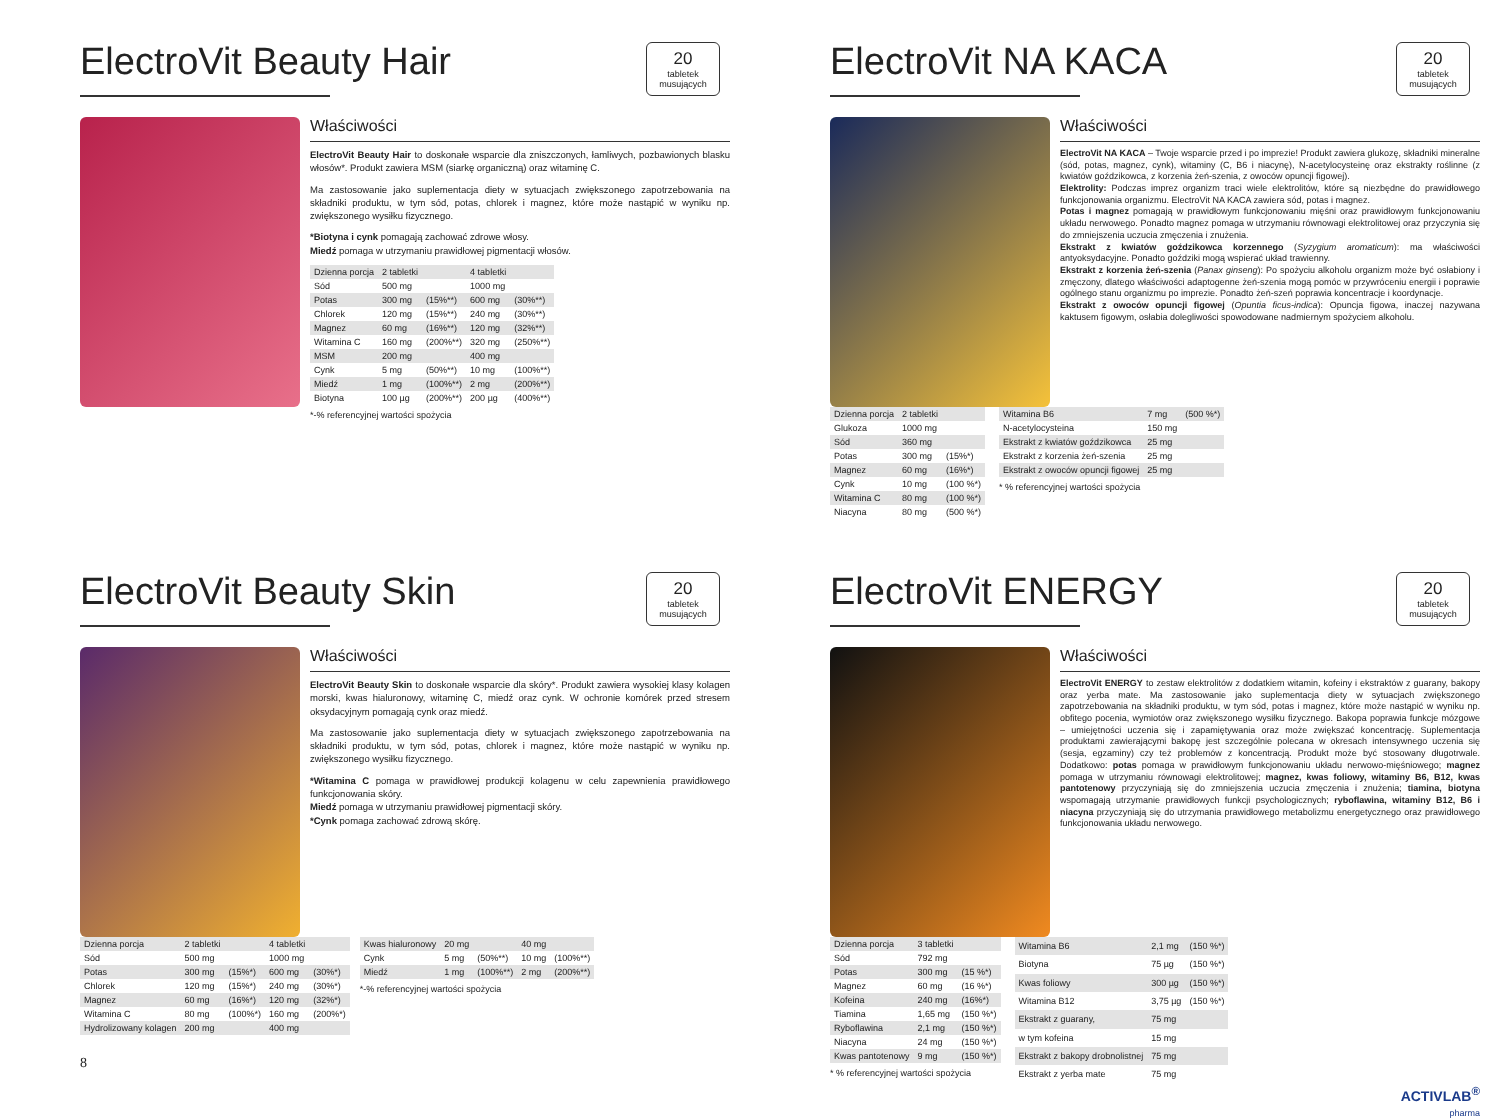ElectroVit Beauty Hair
20
tabletek musujących
Właściwości
ElectroVit Beauty Hair to doskonałe wsparcie dla zniszczonych, łamliwych, pozbawionych blasku włosów*. Produkt zawiera MSM (siarkę organiczną) oraz witaminę C.
Ma zastosowanie jako suplementacja diety w sytuacjach zwiększonego zapotrzebowania na składniki produktu, w tym sód, potas, chlorek i magnez, które może nastąpić w wyniku np. zwiększonego wysiłku fizycznego.
*Biotyna i cynk pomagają zachować zdrowe włosy.
Miedź pomaga w utrzymaniu prawidłowej pigmentacji włosów.
| Dzienna porcja | 2 tabletki | | 4 tabletki | |
| Sód | 500 mg | | 1000 mg | |
| Potas | 300 mg | (15%**) | 600 mg | (30%**) |
| Chlorek | 120 mg | (15%**) | 240 mg | (30%**) |
| Magnez | 60 mg | (16%**) | 120 mg | (32%**) |
| Witamina C | 160 mg | (200%**) | 320 mg | (250%**) |
| MSM | 200 mg | | 400 mg | |
| Cynk | 5 mg | (50%**) | 10 mg | (100%**) |
| Miedź | 1 mg | (100%**) | 2 mg | (200%**) |
| Biotyna | 100 µg | (200%**) | 200 µg | (400%**) |
*-% referencyjnej wartości spożycia
ElectroVit NA KACA
20
tabletek musujących
Właściwości
ElectroVit NA KACA – Twoje wsparcie przed i po imprezie! Produkt zawiera glukozę, składniki mineralne (sód, potas, magnez, cynk), witaminy (C, B6 i niacynę), N-acetylocysteinę oraz ekstrakty roślinne (z kwiatów goździkowca, z korzenia żeń-szenia, z owoców opuncji figowej).
Elektrolity: Podczas imprez organizm traci wiele elektrolitów, które są niezbędne do prawidłowego funkcjonowania organizmu. ElectroVit NA KACA zawiera sód, potas i magnez.
Potas i magnez pomagają w prawidłowym funkcjonowaniu mięśni oraz prawidłowym funkcjonowaniu układu nerwowego. Ponadto magnez pomaga w utrzymaniu równowagi elektrolitowej oraz przyczynia się do zmniejszenia uczucia zmęczenia i znużenia.
Ekstrakt z kwiatów goździkowca korzennego (Syzygium aromaticum): ma właściwości antyoksydacyjne. Ponadto goździki mogą wspierać układ trawienny.
Ekstrakt z korzenia żeń-szenia (Panax ginseng): Po spożyciu alkoholu organizm może być osłabiony i zmęczony, dlatego właściwości adaptogenne żeń-szenia mogą pomóc w przywróceniu energii i poprawie ogólnego stanu organizmu po imprezie. Ponadto żeń-szeń poprawia koncentracje i koordynacje.
Ekstrakt z owoców opuncji figowej (Opuntia ficus-indica): Opuncja figowa, inaczej nazywana kaktusem figowym, osłabia dolegliwości spowodowane nadmiernym spożyciem alkoholu.
| Dzienna porcja | 2 tabletki | |
| Glukoza | 1000 mg | |
| Sód | 360 mg | |
| Potas | 300 mg | (15%*) |
| Magnez | 60 mg | (16%*) |
| Cynk | 10 mg | (100 %*) |
| Witamina C | 80 mg | (100 %*) |
| Niacyna | 80 mg | (500 %*) |
| Witamina B6 | 7 mg | (500 %*) |
| N-acetylocysteina | 150 mg | |
| Ekstrakt z kwiatów goździkowca | 25 mg | |
| Ekstrakt z korzenia żeń-szenia | 25 mg | |
| Ekstrakt z owoców opuncji figowej | 25 mg | |
* % referencyjnej wartości spożycia
ElectroVit Beauty Skin
20
tabletek musujących
Właściwości
ElectroVit Beauty Skin to doskonałe wsparcie dla skóry*. Produkt zawiera wysokiej klasy kolagen morski, kwas hialuronowy, witaminę C, miedź oraz cynk. W ochronie komórek przed stresem oksydacyjnym pomagają cynk oraz miedź.
Ma zastosowanie jako suplementacja diety w sytuacjach zwiększonego zapotrzebowania na składniki produktu, w tym sód, potas, chlorek i magnez, które może nastąpić w wyniku np. zwiększonego wysiłku fizycznego.
*Witamina C pomaga w prawidłowej produkcji kolagenu w celu zapewnienia prawidłowego funkcjonowania skóry.
Miedź pomaga w utrzymaniu prawidłowej pigmentacji skóry.
*Cynk pomaga zachować zdrową skórę.
| Dzienna porcja | 2 tabletki | | 4 tabletki | |
| Sód | 500 mg | | 1000 mg | |
| Potas | 300 mg | (15%*) | 600 mg | (30%*) |
| Chlorek | 120 mg | (15%*) | 240 mg | (30%*) |
| Magnez | 60 mg | (16%*) | 120 mg | (32%*) |
| Witamina C | 80 mg | (100%*) | 160 mg | (200%*) |
| Hydrolizowany kolagen | 200 mg | | 400 mg | |
| Kwas hialuronowy | 20 mg | | 40 mg | |
| Cynk | 5 mg | (50%**) | 10 mg | (100%**) |
| Miedź | 1 mg | (100%**) | 2 mg | (200%**) |
*-% referencyjnej wartości spożycia
8
ElectroVit ENERGY
20
tabletek musujących
Właściwości
ElectroVit ENERGY to zestaw elektrolitów z dodatkiem witamin, kofeiny i ekstraktów z guarany, bakopy oraz yerba mate. Ma zastosowanie jako suplementacja diety w sytuacjach zwiększonego zapotrzebowania na składniki produktu, w tym sód, potas i magnez, które może nastąpić w wyniku np. obfitego pocenia, wymiotów oraz zwiększonego wysiłku fizycznego. Bakopa poprawia funkcje mózgowe – umiejętności uczenia się i zapamiętywania oraz może zwiększać koncentrację. Suplementacja produktami zawierającymi bakopę jest szczególnie polecana w okresach intensywnego uczenia się (sesja, egzaminy) czy też problemów z koncentracją. Produkt może być stosowany długotrwale. Dodatkowo: potas pomaga w prawidłowym funkcjonowaniu układu nerwowo-mięśniowego; magnez pomaga w utrzymaniu równowagi elektrolitowej; magnez, kwas foliowy, witaminy B6, B12, kwas pantotenowy przyczyniają się do zmniejszenia uczucia zmęczenia i znużenia; tiamina, biotyna wspomagają utrzymanie prawidłowych funkcji psychologicznych; ryboflawina, witaminy B12, B6 i niacyna przyczyniają się do utrzymania prawidłowego metabolizmu energetycznego oraz prawidłowego funkcjonowania układu nerwowego.
| Dzienna porcja | 3 tabletki | |
| Sód | 792 mg | |
| Potas | 300 mg | (15 %*) |
| Magnez | 60 mg | (16 %*) |
| Kofeina | 240 mg | (16%*) |
| Tiamina | 1,65 mg | (150 %*) |
| Ryboflawina | 2,1 mg | (150 %*) |
| Niacyna | 24 mg | (150 %*) |
| Kwas pantotenowy | 9 mg | (150 %*) |
* % referencyjnej wartości spożycia
| Witamina B6 | 2,1 mg | (150 %*) |
| Biotyna | 75 µg | (150 %*) |
| Kwas foliowy | 300 µg | (150 %*) |
| Witamina B12 | 3,75 µg | (150 %*) |
| Ekstrakt z guarany, | 75 mg | |
| w tym kofeina | 15 mg | |
| Ekstrakt z bakopy drobnolistnej | 75 mg | |
| Ekstrakt z yerba mate | 75 mg | |
ACTIVLAB<sup>®</sup>
pharma